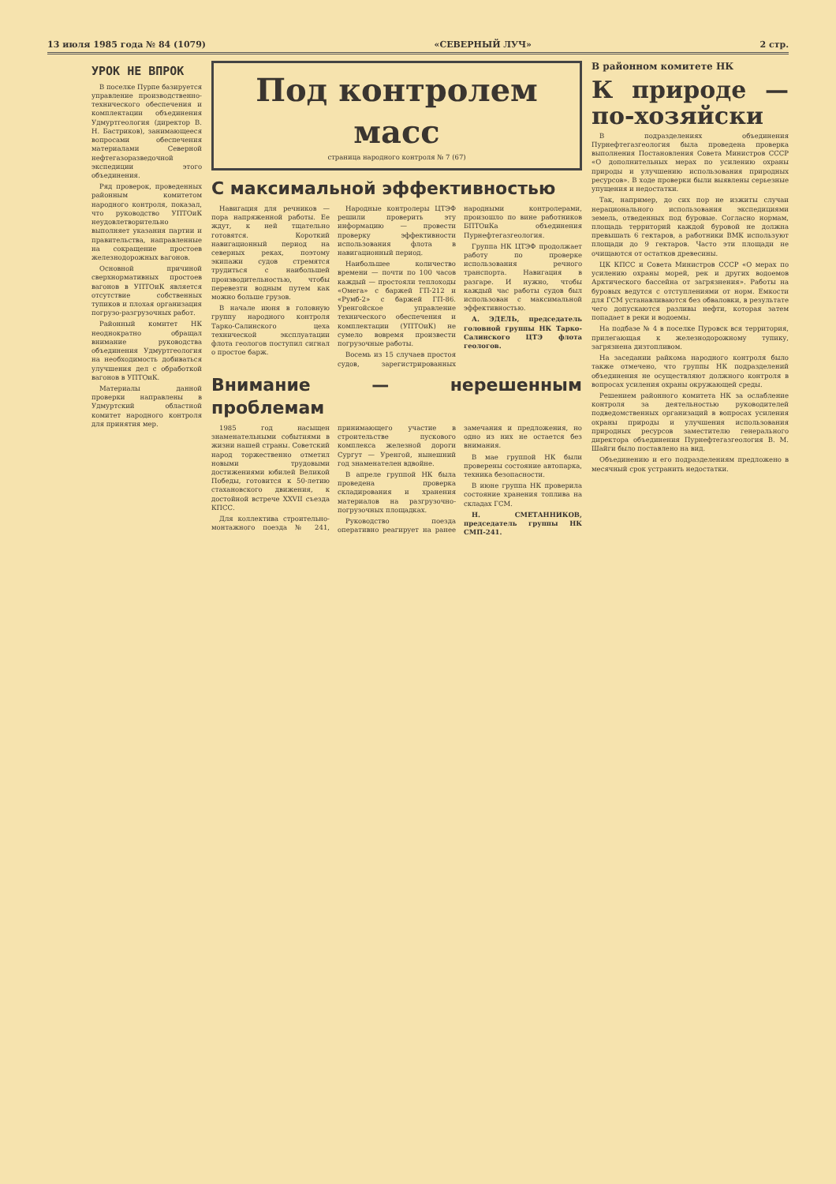2 стр. «СЕВЕРНЫЙ ЛУЧ» 13 июля 1985 года № 84 (1079)
В районном комитете НК
К природе — по-хозяйски
В подразделениях объединения Пурнефтегазгеология была проведена проверка выполнения Постановления Совета Министров СССР «О дополнительных мерах по усилению охраны природы и улучшению использования природных ресурсов». В ходе проверки были выявлены серьезные упущения и недостатки.
Так, например, до сих пор не изжиты случаи нерационального использования экспедициями земель, отведенных под буровые. Согласно нормам, площадь территорий каждой буровой не должна превышать 6 гектаров, а работники ВМК используют площади до 9 гектаров. Часто эти площади не очищаются от остатков древесины.
ЦК КПСС и Совета Министров СССР «О мерах по усилению охраны морей, рек и других водоемов Арктического бассейна от загрязнения». Работы на буровых ведутся с отступлениями от норм. Емкости для ГСМ устанавливаются без обваловки, в результате чего допускаются разливы нефти, которая затем попадает в реки и водоемы.
На подбазе № 4 в поселке Пуровск вся территория, прилегающая к железнодорожному тупику, загрязнена дизтопливом.
На заседании райкома народного контроля было также отмечено, что группы НК подразделений объединения не осуществляют должного контроля в вопросах усиления охраны окружающей среды.
Решением районного комитета НК за ослабление контроля за деятельностью руководителей подведомственных организаций в вопросах усиления охраны природы и улучшения использования природных ресурсов заместителю генерального директора объединения Пурнефтегазгеология В. М. Шайги было поставлено на вид.
Объединению и его подразделениям предложено в месячный срок устранить недостатки.
Под контролем масс
страница народного контроля № 7 (67)
С максимальной эффективностью
Навигация для речников — пора напряженной работы. Ее ждут, к ней тщательно готовятся. Короткий навигационный период на северных реках, поэтому экипажи судов стремятся трудиться с наибольшей производительностью, чтобы перевезти водным путем как можно больше грузов.
В начале июня в головную группу народного контроля Тарко-Салинского цеха технической эксплуатации флота геологов поступил сигнал о простое барж.
Народные контролеры ЦТЭФ решили проверить эту информацию — провести проверку эффективности использования флота в навигационный период.
Наибольшее количество времени — почти по 100 часов каждый — простояли теплоходы «Омега» с баржей ГП-212 и «Румб-2» с баржей ГП-86. Уренгойское управление технического обеспечения и комплектации (УПТОиК) не сумело вовремя произвести погрузочные работы.
Восемь из 15 случаев простоя судов, зарегистрированных народными контролерами, произошло по вине работников БПТОиКа объединения Пурнефтегазгеология.
Группа НК ЦТЭФ продолжает работу по проверке использования речного транспорта. Навигация в разгаре. И нужно, чтобы каждый час работы судов был использован с максимальной эффективностью.
А. ЭДЕЛЬ, председатель головной группы НК Тарко-Салинского ЦТЭ флота геологов.
Внимание — нерешенным проблемам
1985 год насыщен знаменательными событиями в жизни нашей страны. Советский народ торжественно отметил новыми трудовыми достижениями юбилей Великой Победы, готовится к 50-летию стахановского движения, к достойной встрече XXVII съезда КПСС.
Для коллектива строительно-монтажного поезда № 241, принимающего участие в строительстве пускового комплекса железной дороги Сургут — Уренгой, нынешний год знаменателен вдвойне.
В апреле группой НК была проведена проверка складирования и хранения материалов на разгрузочно-погрузочных площадках.
Руководство поезда оперативно реагирует на ранее замечания и предложения, но одно из них не остается без внимания.
В мае группой НК были проверены состояние автопарка, техника безопасности.
В июне группа НК проверила состояние хранения топлива на складах ГСМ.
Н. СМЕТАННИКОВ, председатель группы НК СМП-241.
УРОК НЕ ВПРОК
В поселке Пурпе базируется управление производственно-технического обеспечения и комплектации объединения Удмуртгеология (директор В. Н. Бастриков), занимающееся вопросами обеспечения материалами Северной нефтегазоразведочной экспедиции этого объединения.
Ряд проверок, проведенных районным комитетом народного контроля, показал, что руководство УПТОиК неудовлетворительно выполняет указания партии и правительства, направленные на сокращение простоев железнодорожных вагонов.
Основной причиной сверхнормативных простоев вагонов в УПТОиК является отсутствие собственных тупиков и плохая организация погрузо-разгрузочных работ.
Районный комитет НК неоднократно обращал внимание руководства объединения Удмуртгеология на необходимость добиваться улучшения дел с обработкой вагонов в УПТОиК.
Материалы данной проверки направлены в Удмуртский областной комитет народного контроля для принятия мер.